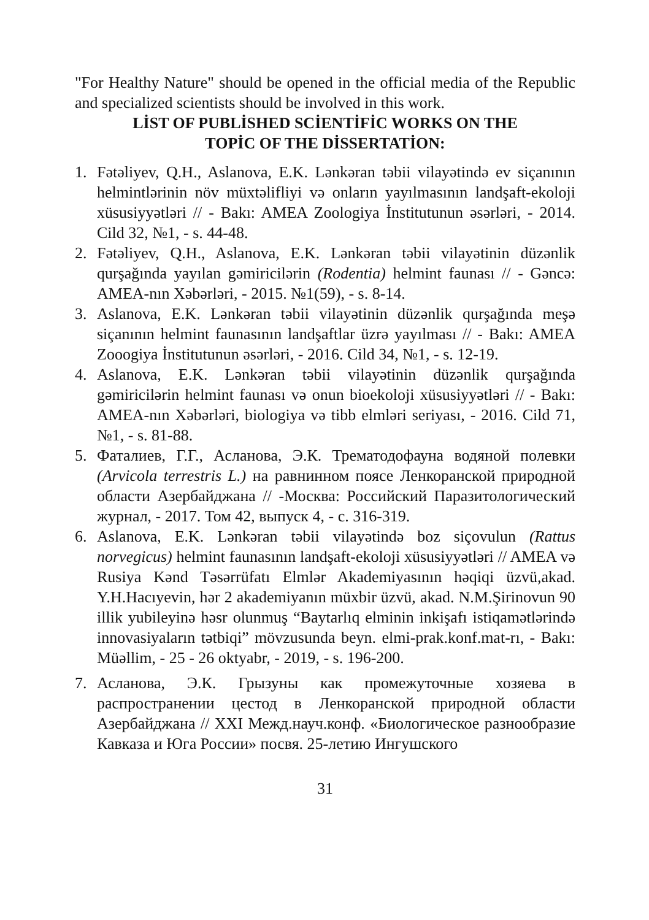"For Healthy Nature" should be opened in the official media of the Republic and specialized scientists should be involved in this work.
LİST OF PUBLİSHED SCİENTİFİC WORKS ON THE
TOPİC OF THE DİSSERTATİON:
1. Fətəliyev, Q.H., Aslanova, E.K. Lənkəran təbii vilayətində ev siçanının helmintlərinin növ müxtəlifliyi və onların yayılmasının landşaft-ekoloji xüsusiyyətləri // - Bakı: AMEA Zoologiya İnstitutunun əsərləri, - 2014. Cild 32, №1, - s. 44-48.
2. Fətəliyev, Q.H., Aslanova, E.K. Lənkəran təbii vilayətinin düzənlik qurşağında yayılan gəmiricilərin (Rodentia) helmint faunası // - Gəncə: AMEA-nın Xəbərləri, - 2015. №1(59), - s. 8-14.
3. Aslanova, E.K. Lənkəran təbii vilayətinin düzənlik qurşağında meşə siçanının helmint faunasının landşaftlar üzrə yayılması // - Bakı: AMEA Zooogiya İnstitutunun əsərləri, - 2016. Cild 34, №1, - s. 12-19.
4. Aslanova, E.K. Lənkəran təbii vilayətinin düzənlik qurşağında gəmiricilərin helmint faunası və onun bioekoloji xüsusiyyətləri // - Bakı: AMEA-nın Xəbərləri, biologiya və tibb elmləri seriyası, - 2016. Cild 71, №1, - s. 81-88.
5. Фаталиев, Г.Г., Асланова, Э.К. Трематодофауна водяной полевки (Arvicola terrestris L.) на равнинном поясе Ленкоранской природной области Азербайджана // -Москва: Российский Паразитологический журнал, - 2017. Том 42, выпуск 4, - с. 316-319.
6. Aslanova, E.K. Lənkəran təbii vilayətində boz siçovulun (Rattus norvegicus) helmint faunasının landşaft-ekoloji xüsusiyyətləri // AMEA və Rusiya Kənd Təsərrüfatı Elmlər Akademiyasının həqiqi üzvü,akad. Y.H.Hacıyevin, hər 2 akademiyanın müxbir üzvü, akad. N.M.Şirinovun 90 illik yubileyinə həsr olunmuş “Baytarlıq elminin inkişafı istiqamətlərində innovasiyaların tətbiqi” mövzusunda beyn. elmi-prak.konf.mat-rı, - Bakı: Müəllim, - 25 - 26 oktyabr, - 2019, - s. 196-200.
7. Асланова, Э.К. Грызуны как промежуточные хозяева в распространении цестод в Ленкоранской природной области Азербайджана // XXI Межд.науч.конф. «Биологическое разнообразие Кавказа и Юга России» посвя. 25-летию Ингушского
31